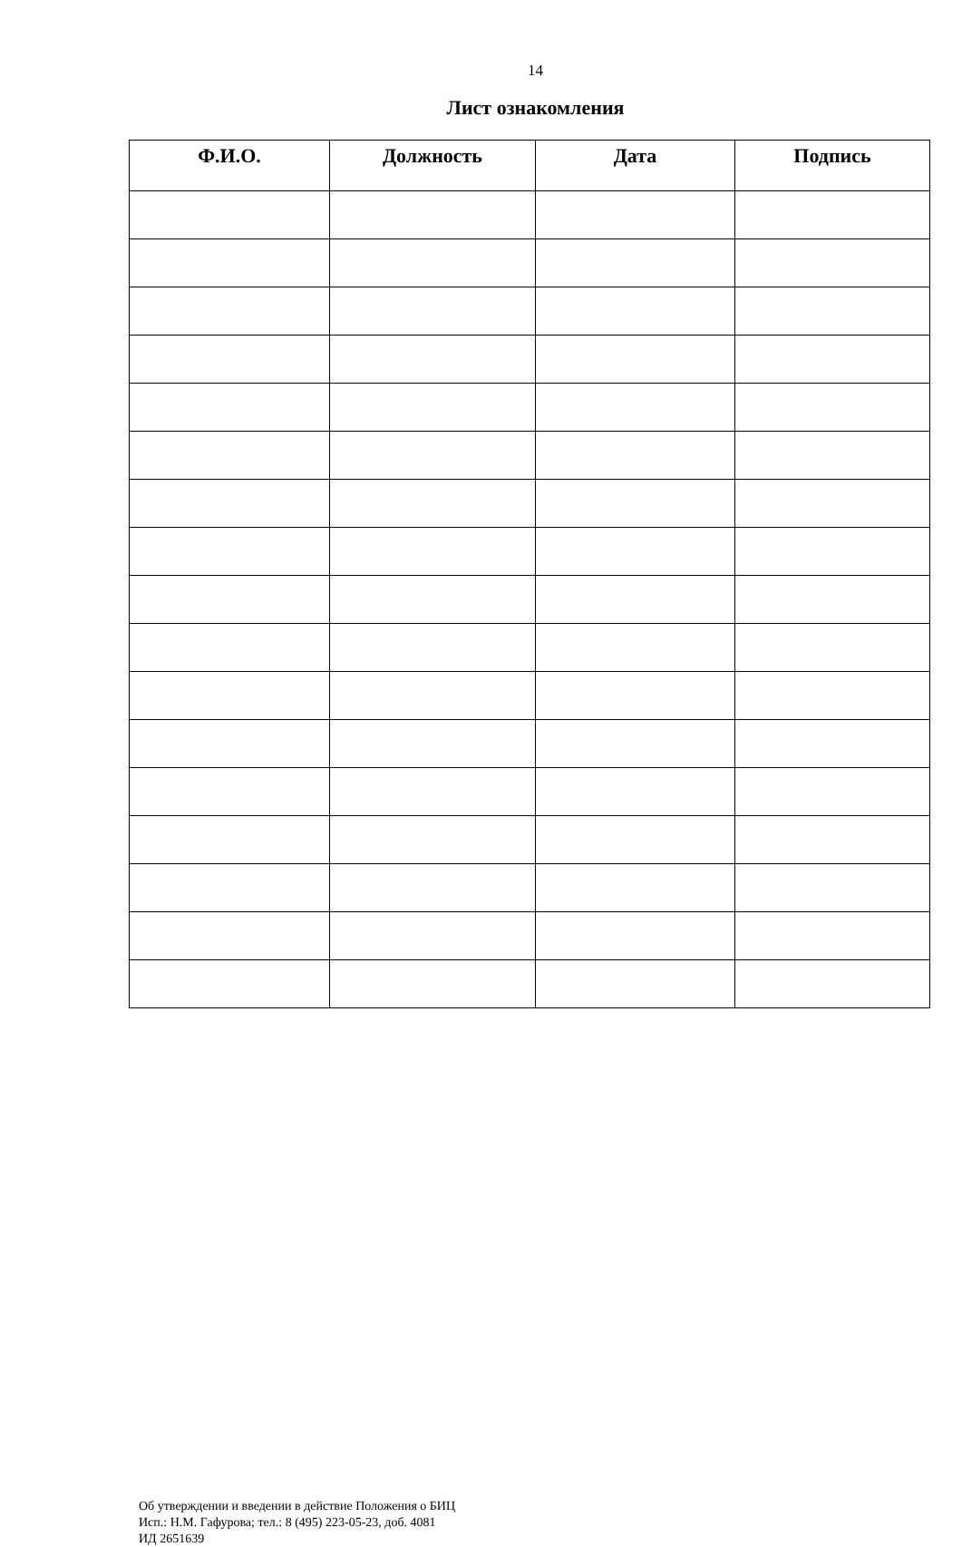14
Лист ознакомления
| Ф.И.О. | Должность | Дата | Подпись |
| --- | --- | --- | --- |
Об утверждении и введении в действие Положения о БИЦ
Исп.: Н.М. Гафурова; тел.: 8 (495) 223-05-23, доб. 4081
ИД 2651639